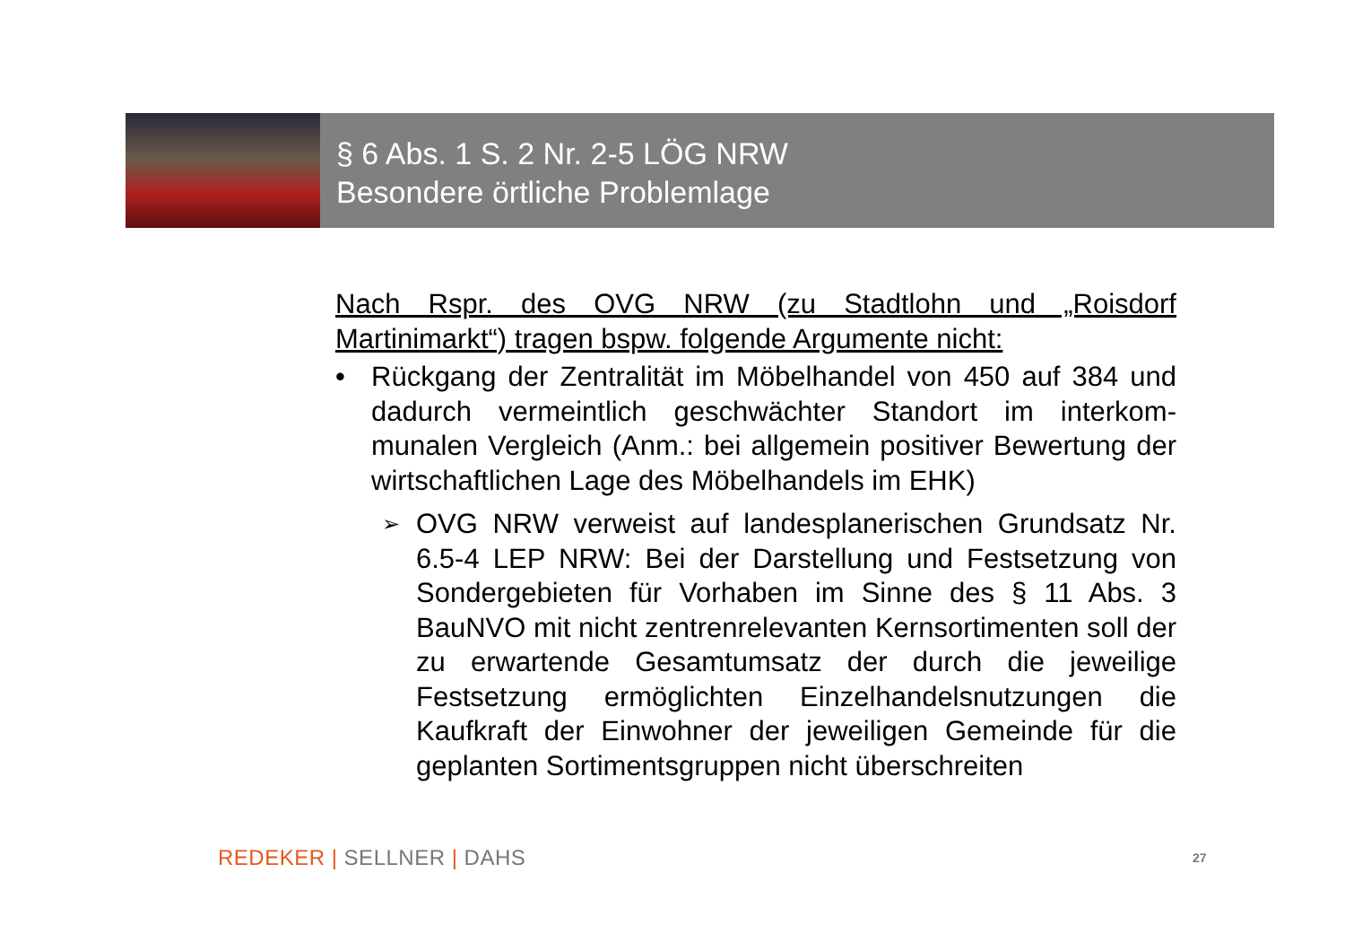§ 6 Abs. 1 S. 2 Nr. 2-5 LÖG NRW
Besondere örtliche Problemlage
Nach Rspr. des OVG NRW (zu Stadtlohn und „Roisdorf Martinimarkt“) tragen bspw. folgende Argumente nicht:
• Rückgang der Zentralität im Möbelhandel von 450 auf 384 und dadurch vermeintlich geschwächter Standort im interkom-munalen Vergleich (Anm.: bei allgemein positiver Bewertung der wirtschaftlichen Lage des Möbelhandels im EHK)
➢ OVG NRW verweist auf landesplanerischen Grundsatz Nr. 6.5-4 LEP NRW: Bei der Darstellung und Festsetzung von Sondergebieten für Vorhaben im Sinne des § 11 Abs. 3 BauNVO mit nicht zentrenrelevanten Kernsortimenten soll der zu erwartende Gesamtumsatz der durch die jeweilige Festsetzung ermöglichten Einzelhandelsnutzungen die Kaufkraft der Einwohner der jeweiligen Gemeinde für die geplanten Sortimentsgruppen nicht überschreiten
REDEKER | SELLNER | DAHS 27